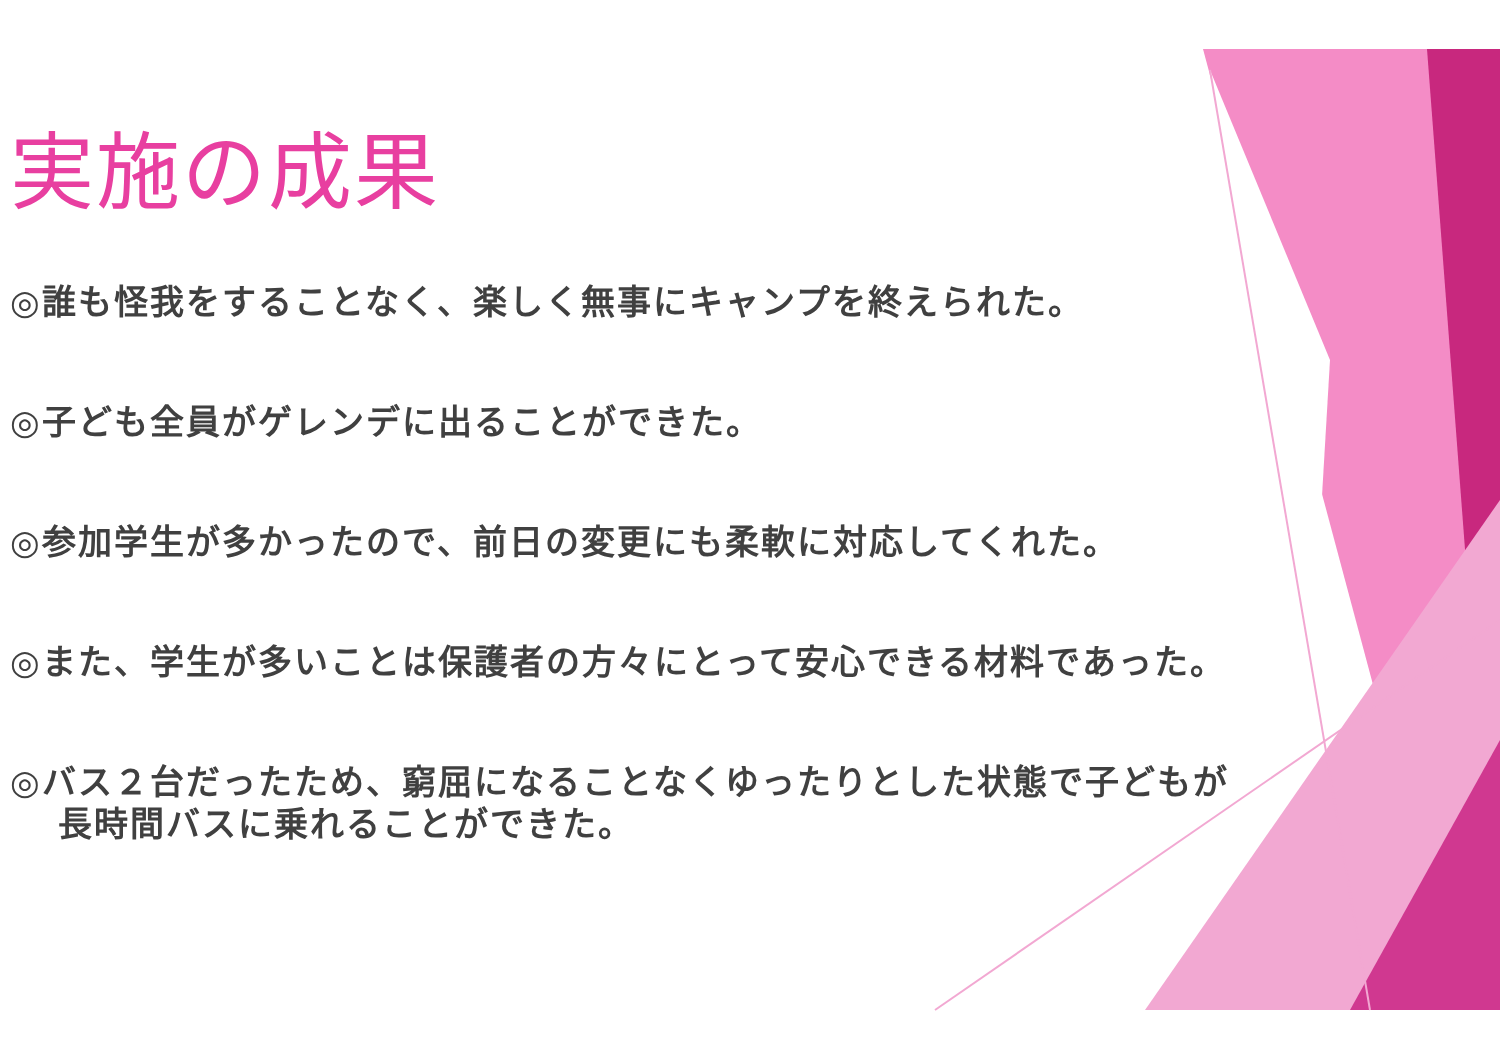実施の成果
◎誰も怪我をすることなく、楽しく無事にキャンプを終えられた。
◎子ども全員がゲレンデに出ることができた。
◎参加学生が多かったので、前日の変更にも柔軟に対応してくれた。
◎また、学生が多いことは保護者の方々にとって安心できる材料であった。
◎バス２台だったため、窮屈になることなくゆったりとした状態で子どもが
長時間バスに乗れることができた。